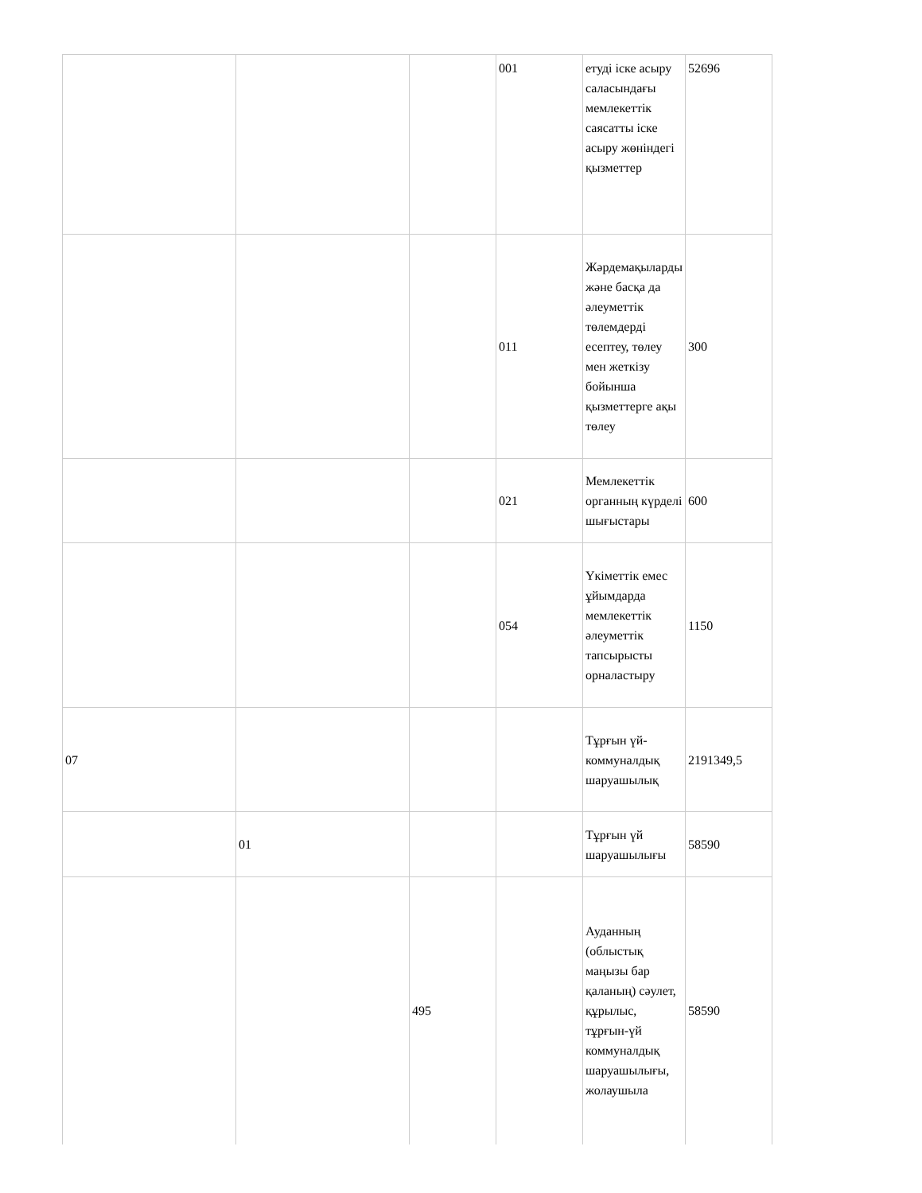| | | | 001 | етуді іске асыру саласындағы мемлекеттік саясатты іске асыру жөніндегі қызметтер | 52696 |
| | | | 011 | Жәрдемақыларды және басқа да әлеуметтік төлемдерді есептеу, төлеу мен жеткізу бойынша қызметтерге ақы төлеу | 300 |
| | | | 021 | Мемлекеттік органның күрделі шығыстары | 600 |
| | | | 054 | Үкіметтік емес ұйымдарда мемлекеттік әлеуметтік тапсырысты орналастыру | 1150 |
| 07 | | | | Тұрғын үй-коммуналдық шаруашылық | 2191349,5 |
| | 01 | | | Тұрғын үй шаруашылығы | 58590 |
| | | 495 | | Ауданның (облыстық маңызы бар қаланың) сәулет, құрылыс, тұрғын-үй коммуналдық шаруашылығы, жолаушыла | 58590 |